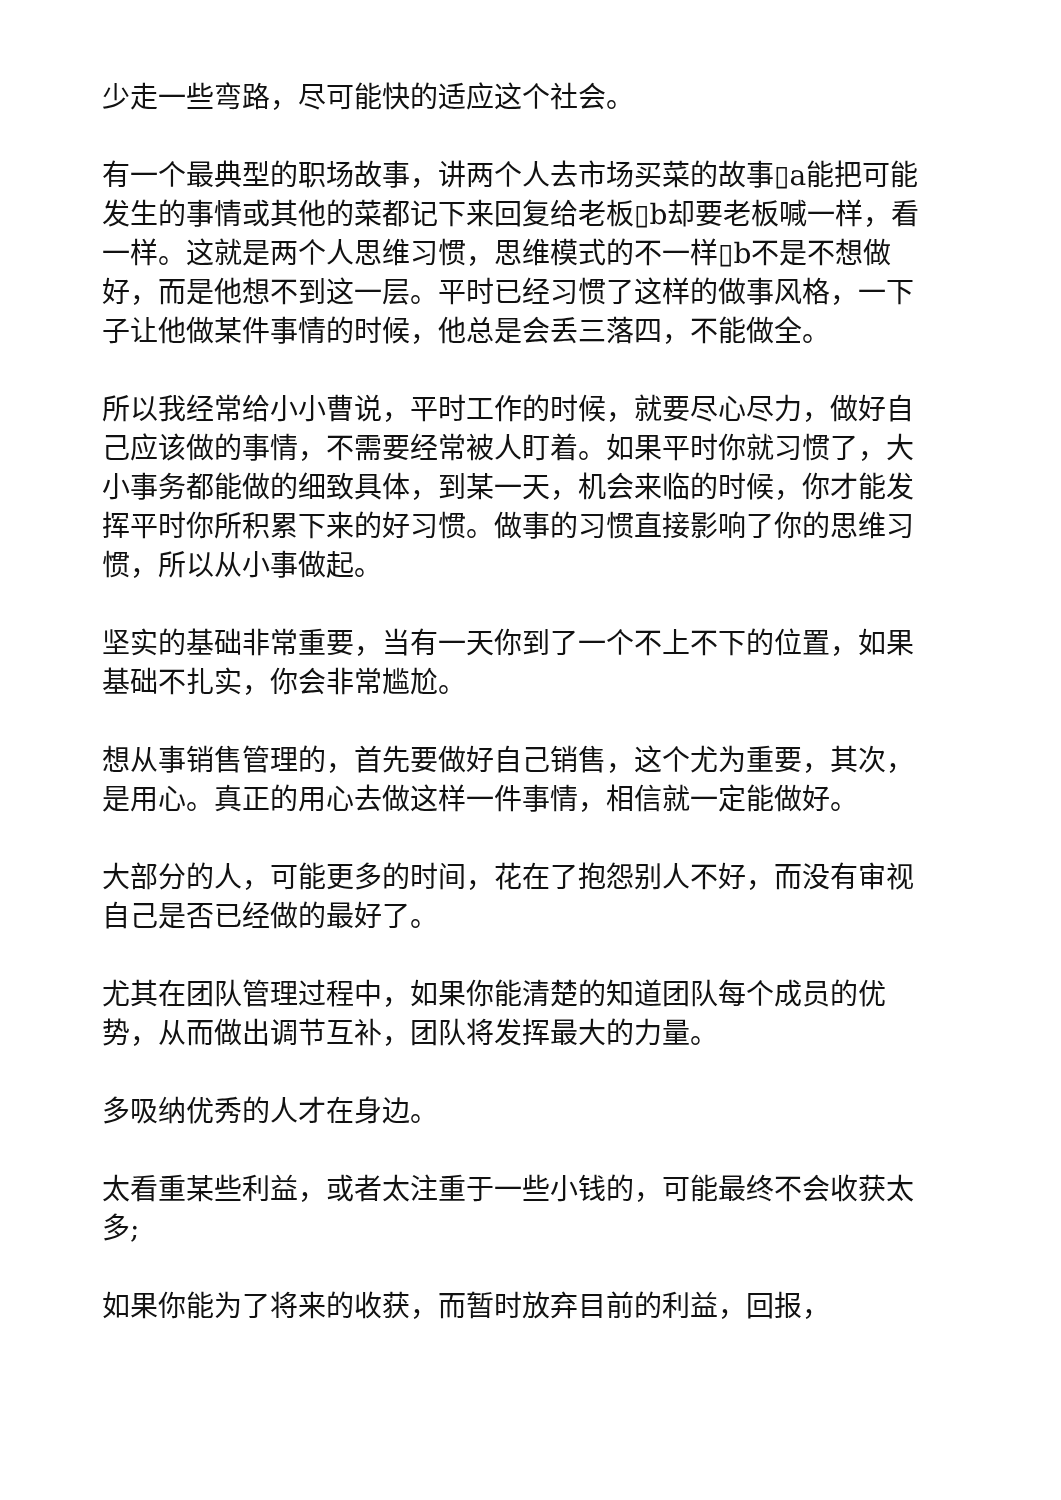少走一些弯路，尽可能快的适应这个社会。
有一个最典型的职场故事，讲两个人去市场买菜的故事▯a能把可能发生的事情或其他的菜都记下来回复给老板▯b却要老板喊一样，看一样。这就是两个人思维习惯，思维模式的不一样▯b不是不想做好，而是他想不到这一层。平时已经习惯了这样的做事风格，一下子让他做某件事情的时候，他总是会丢三落四，不能做全。
所以我经常给小小曹说，平时工作的时候，就要尽心尽力，做好自己应该做的事情，不需要经常被人盯着。如果平时你就习惯了，大小事务都能做的细致具体，到某一天，机会来临的时候，你才能发挥平时你所积累下来的好习惯。做事的习惯直接影响了你的思维习惯，所以从小事做起。
坚实的基础非常重要，当有一天你到了一个不上不下的位置，如果基础不扎实，你会非常尴尬。
想从事销售管理的，首先要做好自己销售，这个尤为重要，其次，是用心。真正的用心去做这样一件事情，相信就一定能做好。
大部分的人，可能更多的时间，花在了抱怨别人不好，而没有审视自己是否已经做的最好了。
尤其在团队管理过程中，如果你能清楚的知道团队每个成员的优势，从而做出调节互补，团队将发挥最大的力量。
多吸纳优秀的人才在身边。
太看重某些利益，或者太注重于一些小钱的，可能最终不会收获太多;
如果你能为了将来的收获，而暂时放弃目前的利益，回报，